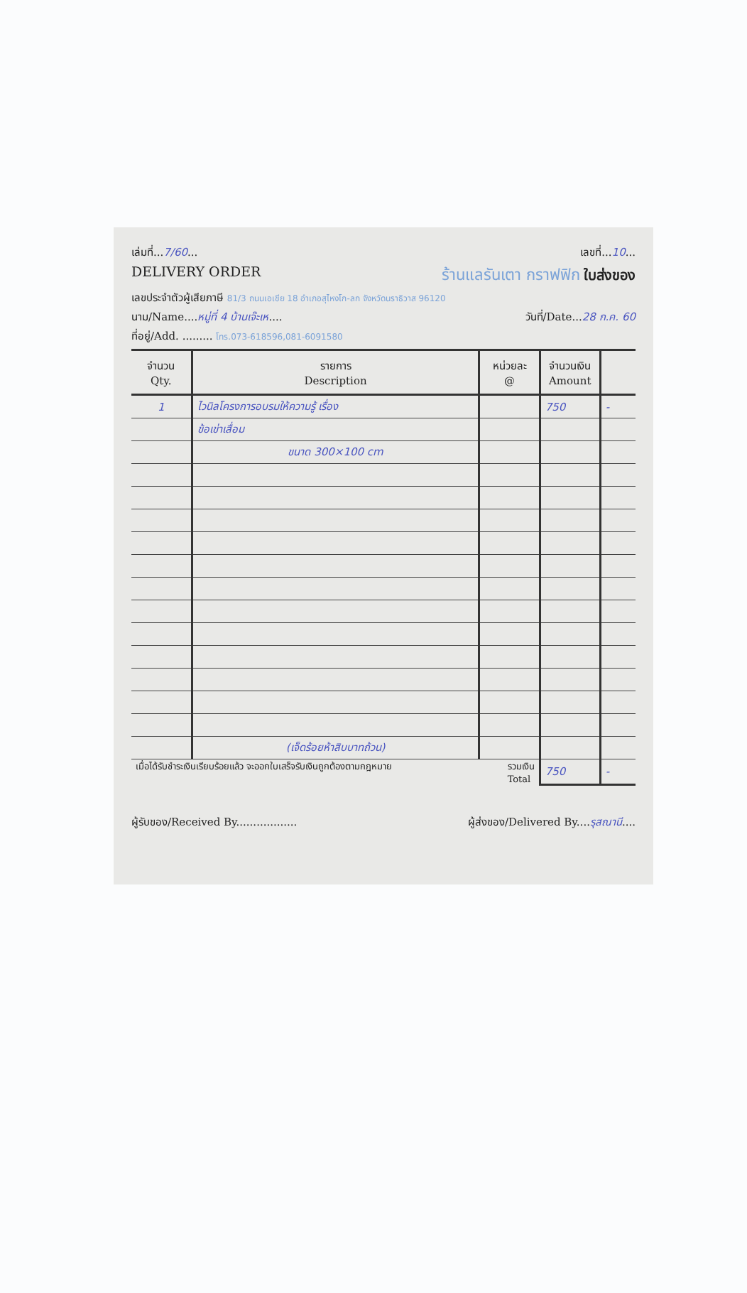เล่มที่...7/60... เลขที่...10...
DELIVERY ORDER ร้านแลรันเตา กราฟฟิก ใบส่งของ
เลขประจำตัวผู้เสียภาษี 81/3 ถนนเอเชีย 18 อำเภอสุไหงโก-ลก จังหวัดนราธิวาส 96120
นาม/Name....หมู่ที่ 4 บ้านเจ๊ะเห.... วันที่/Date...28 ก.ค. 60
ที่อยู่/Add. ......... โทร.073-618596,081-6091580
| จำนวน Qty. | รายการ Description | หน่วยละ @ | จำนวนเงิน Amount | |
| --- | --- | --- | --- | --- |
| 1 | ไวนิลโครงการอบรมให้ความรู้ เรื่อง | | 750 | - |
| | ข้อเข่าเสื่อม | | | |
| | ขนาด 300×100 cm | | | |
| | (เจ็ดร้อยห้าสิบบาทถ้วน) | | | |
| เมื่อได้รับชำระเงินเรียบร้อยแล้ว จะออกใบเสร็จรับเงินถูกต้องตามกฎหมาย รวมเงิน Total | | | 750 | - |
ผู้รับของ/Received By.................. ผู้ส่งของ/Delivered By....รุสณานี....